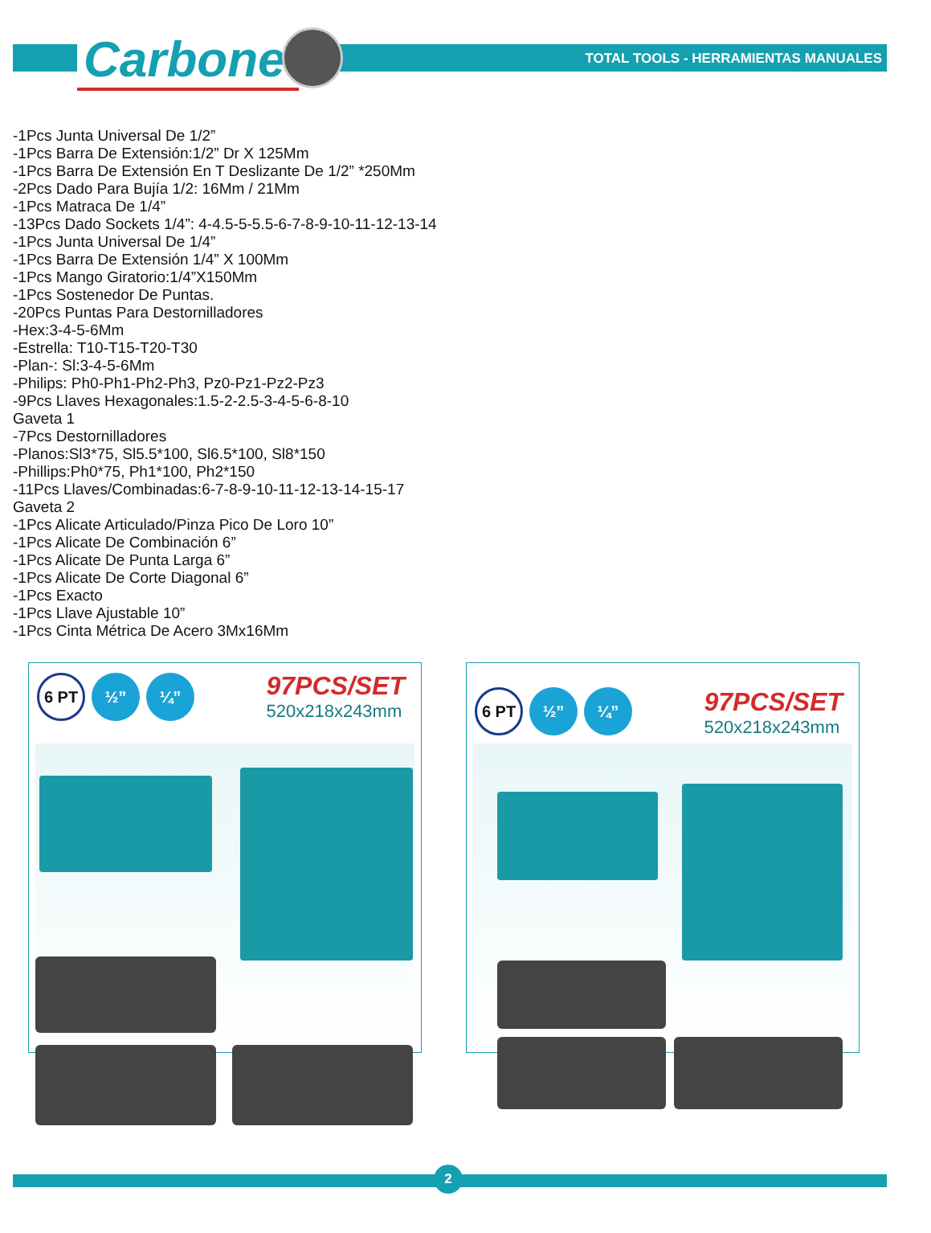Carbone<sup>®</sup>
TOTAL TOOLS - HERRAMIENTAS MANUALES
-1Pcs Junta Universal De 1/2”
-1Pcs Barra De Extensión:1/2” Dr X 125Mm
-1Pcs Barra De Extensión En T Deslizante De 1/2” *250Mm
-2Pcs Dado Para Bujía 1/2: 16Mm / 21Mm
-1Pcs Matraca De 1/4”
-13Pcs Dado Sockets 1/4”: 4-4.5-5-5.5-6-7-8-9-10-11-12-13-14
-1Pcs Junta Universal De 1/4”
-1Pcs Barra De Extensión 1/4” X 100Mm
-1Pcs Mango Giratorio:1/4”X150Mm
-1Pcs Sostenedor De Puntas.
-20Pcs Puntas Para Destornilladores
-Hex:3-4-5-6Mm
-Estrella: T10-T15-T20-T30
-Plan-: Sl:3-4-5-6Mm
-Philips: Ph0-Ph1-Ph2-Ph3, Pz0-Pz1-Pz2-Pz3
-9Pcs Llaves Hexagonales:1.5-2-2.5-3-4-5-6-8-10
Gaveta 1
-7Pcs Destornilladores
-Planos:Sl3*75, Sl5.5*100, Sl6.5*100, Sl8*150
-Phillips:Ph0*75, Ph1*100, Ph2*150
-11Pcs Llaves/Combinadas:6-7-8-9-10-11-12-13-14-15-17
Gaveta 2
-1Pcs Alicate Articulado/Pinza Pico De Loro 10”
-1Pcs Alicate De Combinación 6”
-1Pcs Alicate De Punta Larga 6”
-1Pcs Alicate De Corte Diagonal 6”
-1Pcs Exacto
-1Pcs Llave Ajustable 10”
-1Pcs Cinta Métrica De Acero 3Mx16Mm
6 PT
½” ¼”
97PCS/SET
520x218x243mm
6 PT
½” ¼”
97PCS/SET
520x218x243mm
2